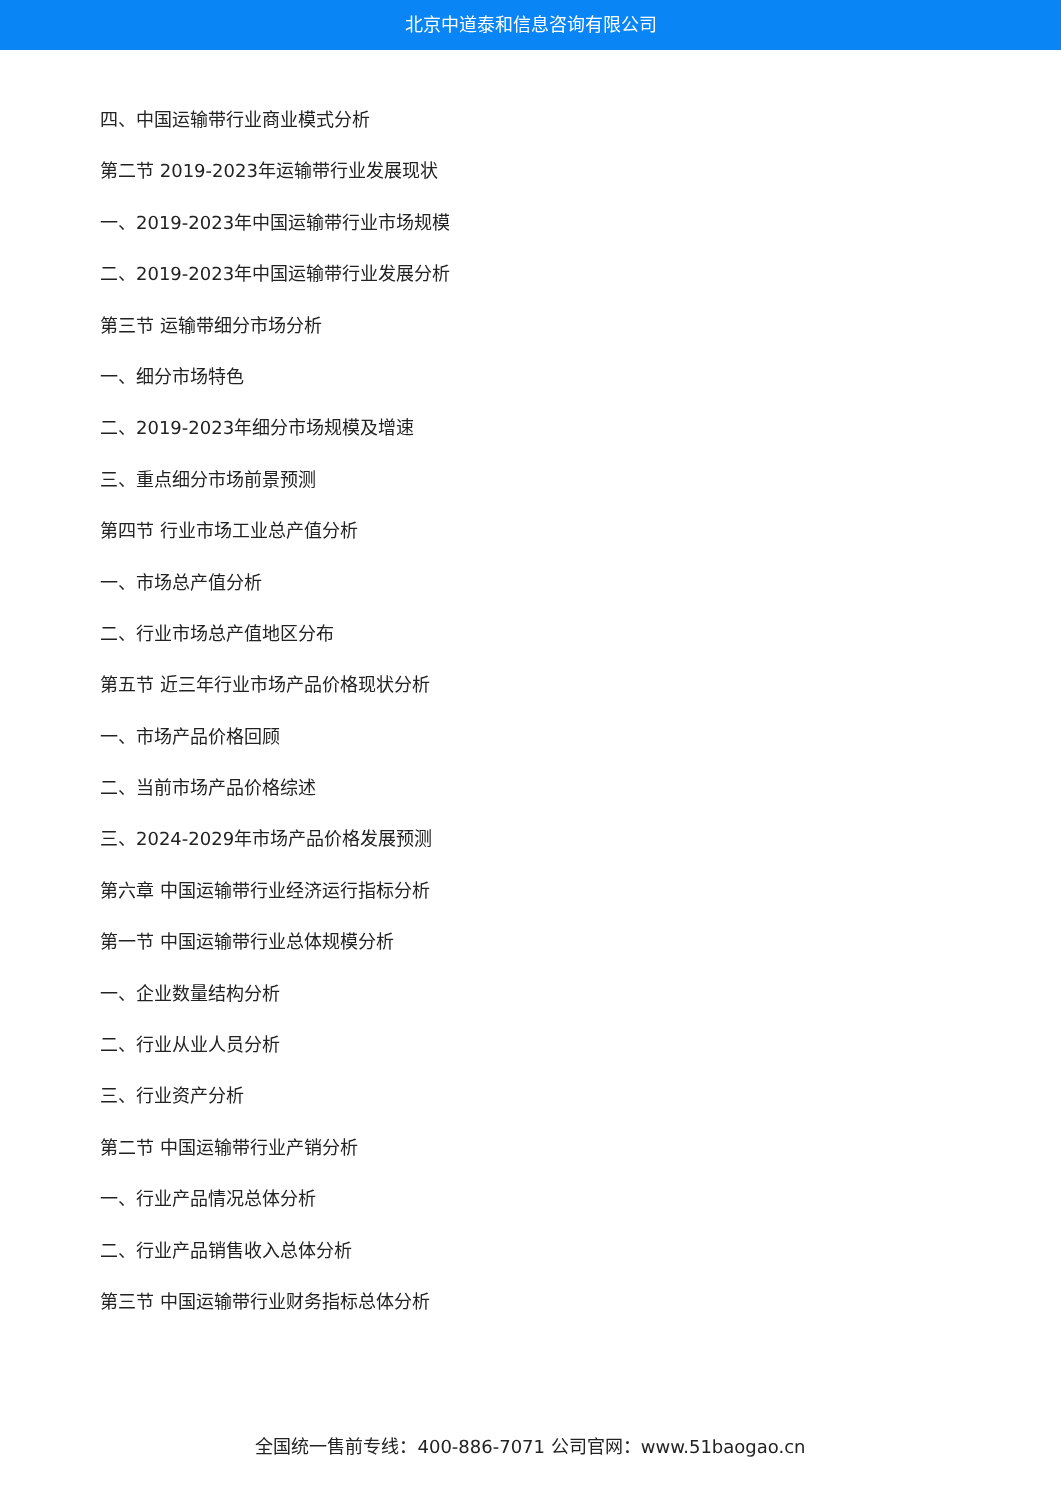北京中道泰和信息咨询有限公司
四、中国运输带行业商业模式分析
第二节 2019-2023年运输带行业发展现状
一、2019-2023年中国运输带行业市场规模
二、2019-2023年中国运输带行业发展分析
第三节 运输带细分市场分析
一、细分市场特色
二、2019-2023年细分市场规模及增速
三、重点细分市场前景预测
第四节 行业市场工业总产值分析
一、市场总产值分析
二、行业市场总产值地区分布
第五节 近三年行业市场产品价格现状分析
一、市场产品价格回顾
二、当前市场产品价格综述
三、2024-2029年市场产品价格发展预测
第六章 中国运输带行业经济运行指标分析
第一节 中国运输带行业总体规模分析
一、企业数量结构分析
二、行业从业人员分析
三、行业资产分析
第二节 中国运输带行业产销分析
一、行业产品情况总体分析
二、行业产品销售收入总体分析
第三节 中国运输带行业财务指标总体分析
全国统一售前专线：400-886-7071 公司官网：www.51baogao.cn